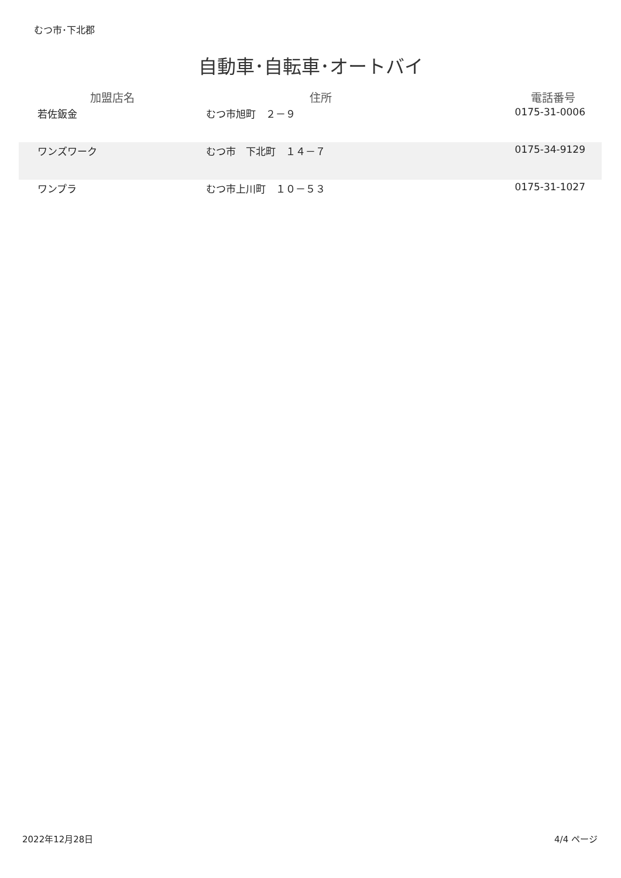むつ市･下北郡
自動車･自転車･オートバイ
| 加盟店名 | 住所 | 電話番号 |
| --- | --- | --- |
| 若佐鈑金 | むつ市旭町 ２－９ | 0175-31-0006 |
| ワンズワーク | むつ市 下北町 １４－７ | 0175-34-9129 |
| ワンプラ | むつ市上川町 １０－５３ | 0175-31-1027 |
2022年12月28日 4/4 ページ